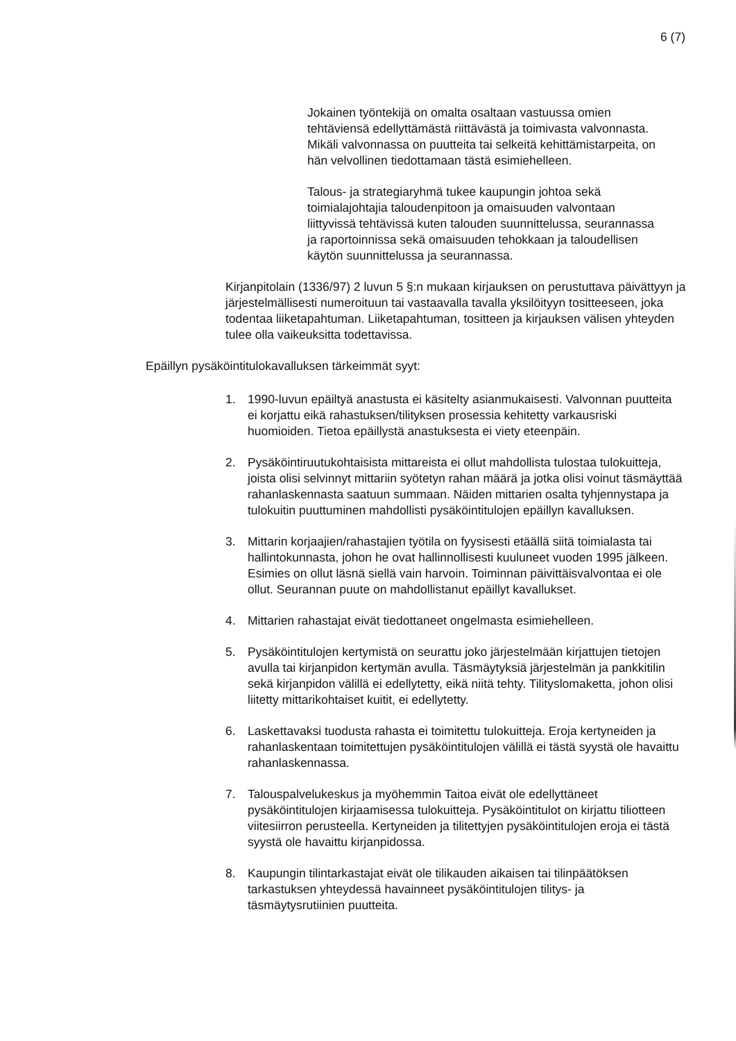6 (7)
Jokainen työntekijä on omalta osaltaan vastuussa omien tehtäviensä edellyttämästä riittävästä ja toimivasta valvonnasta. Mikäli valvonnassa on puutteita tai selkeitä kehittämistarpeita, on hän velvollinen tiedottamaan tästä esimiehelleen.
Talous- ja strategiaryhmä tukee kaupungin johtoa sekä toimialajohtajia taloudenpitoon ja omaisuuden valvontaan liittyvissä tehtävissä kuten talouden suunnittelussa, seurannassa ja raportoinnissa sekä omaisuuden tehokkaan ja taloudellisen käytön suunnittelussa ja seurannassa.
Kirjanpitolain (1336/97) 2 luvun 5 §:n mukaan kirjauksen on perustuttava päivättyyn ja järjestelmällisesti numeroituun tai vastaavalla tavalla yksilöityyn tositteeseen, joka todentaa liiketapahtuman. Liiketapahtuman, tositteen ja kirjauksen välisen yhteyden tulee olla vaikeuksitta todettavissa.
Epäillyn pysäköintitulokavalluksen tärkeimmät syyt:
1. 1990-luvun epäiltyä anastusta ei käsitelty asianmukaisesti. Valvonnan puutteita ei korjattu eikä rahastuksen/tilityksen prosessia kehitetty varkausriski huomioiden. Tietoa epäillystä anastuksesta ei viety eteenpäin.
2. Pysäköintiruutukohtaisista mittareista ei ollut mahdollista tulostaa tulokuitteja, joista olisi selvinnyt mittariin syötetyn rahan määrä ja jotka olisi voinut täsmäyttää rahanlaskennasta saatuun summaan. Näiden mittarien osalta tyhjennystapa ja tulokuitin puuttuminen mahdollisti pysäköintitulojen epäillyn kavalluksen.
3. Mittarin korjaajien/rahastajien työtila on fyysisesti etäällä siitä toimialasta tai hallintokunnasta, johon he ovat hallinnollisesti kuuluneet vuoden 1995 jälkeen. Esimies on ollut läsnä siellä vain harvoin. Toiminnan päivittäisvalvontaa ei ole ollut. Seurannan puute on mahdollistanut epäillyt kavallukset.
4. Mittarien rahastajat eivät tiedottaneet ongelmasta esimiehelleen.
5. Pysäköintitulojen kertymistä on seurattu joko järjestelmään kirjattujen tietojen avulla tai kirjanpidon kertymän avulla. Täsmäytyksiä järjestelmän ja pankkitilin sekä kirjanpidon välillä ei edellytetty, eikä niitä tehty. Tilityslomaketta, johon olisi liitetty mittarikohtaiset kuitit, ei edellytetty.
6. Laskettavaksi tuodusta rahasta ei toimitettu tulokuitteja. Eroja kertyneiden ja rahanlaskentaan toimitettujen pysäköintitulojen välillä ei tästä syystä ole havaittu rahanlaskennassa.
7. Talouspalvelukeskus ja myöhemmin Taitoa eivät ole edellyttäneet pysäköintitulojen kirjaamisessa tulokuitteja. Pysäköintitulot on kirjattu tiliotteen viitesiirron perusteella. Kertyneiden ja tilitettyjen pysäköintitulojen eroja ei tästä syystä ole havaittu kirjanpidossa.
8. Kaupungin tilintarkastajat eivät ole tilikauden aikaisen tai tilinpäätöksen tarkastuksen yhteydessä havainneet pysäköintitulojen tilitys- ja täsmäytysrutiinien puutteita.